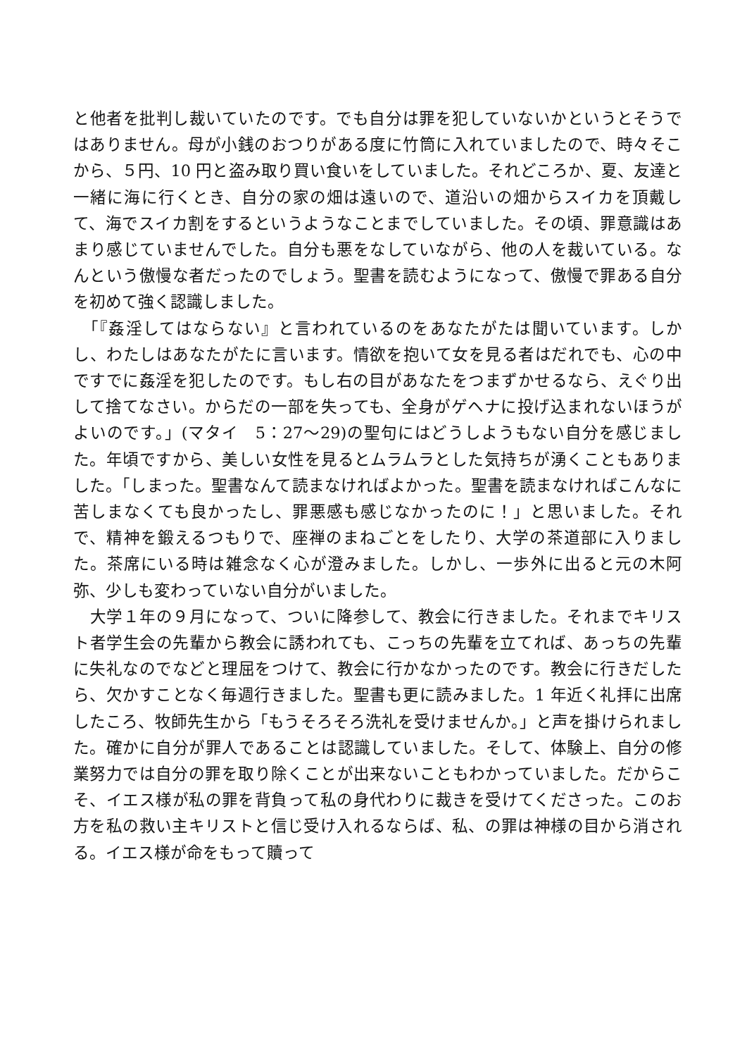と他者を批判し裁いていたのです。でも自分は罪を犯していないかというとそうではありません。母が小銭のおつりがある度に竹筒に入れていましたので、時々そこから、５円、10 円と盗み取り買い食いをしていました。それどころか、夏、友達と一緒に海に行くとき、自分の家の畑は遠いので、道沿いの畑からスイカを頂戴して、海でスイカ割をするというようなことまでしていました。その頃、罪意識はあまり感じていませんでした。自分も悪をなしていながら、他の人を裁いている。なんという傲慢な者だったのでしょう。聖書を読むようになって、傲慢で罪ある自分を初めて強く認識しました。
　「『姦淫してはならない』と言われているのをあなたがたは聞いています。しかし、わたしはあなたがたに言います。情欲を抱いて女を見る者はだれでも、心の中ですでに姦淫を犯したのです。もし右の目があなたをつまずかせるなら、えぐり出して捨てなさい。からだの一部を失っても、全身がゲヘナに投げ込まれないほうがよいのです。」(マタイ　5：27～29)の聖句にはどうしようもない自分を感じました。年頃ですから、美しい女性を見るとムラムラとした気持ちが湧くこともありました。「しまった。聖書なんて読まなければよかった。聖書を読まなければこんなに苦しまなくても良かったし、罪悪感も感じなかったのに！」と思いました。それで、精神を鍛えるつもりで、座禅のまねごとをしたり、大学の茶道部に入りました。茶席にいる時は雑念なく心が澄みました。しかし、一歩外に出ると元の木阿弥、少しも変わっていない自分がいました。
　大学１年の９月になって、ついに降参して、教会に行きました。それまでキリスト者学生会の先輩から教会に誘われても、こっちの先輩を立てれば、あっちの先輩に失礼なのでなどと理屈をつけて、教会に行かなかったのです。教会に行きだしたら、欠かすことなく毎週行きました。聖書も更に読みました。1 年近く礼拝に出席したころ、牧師先生から「もうそろそろ洗礼を受けませんか。」と声を掛けられました。確かに自分が罪人であることは認識していました。そして、体験上、自分の修業努力では自分の罪を取り除くことが出来ないこともわかっていました。だからこそ、イエス様が私の罪を背負って私の身代わりに裁きを受けてくださった。このお方を私の救い主キリストと信じ受け入れるならば、私、の罪は神様の目から消される。イエス様が命をもって贖って